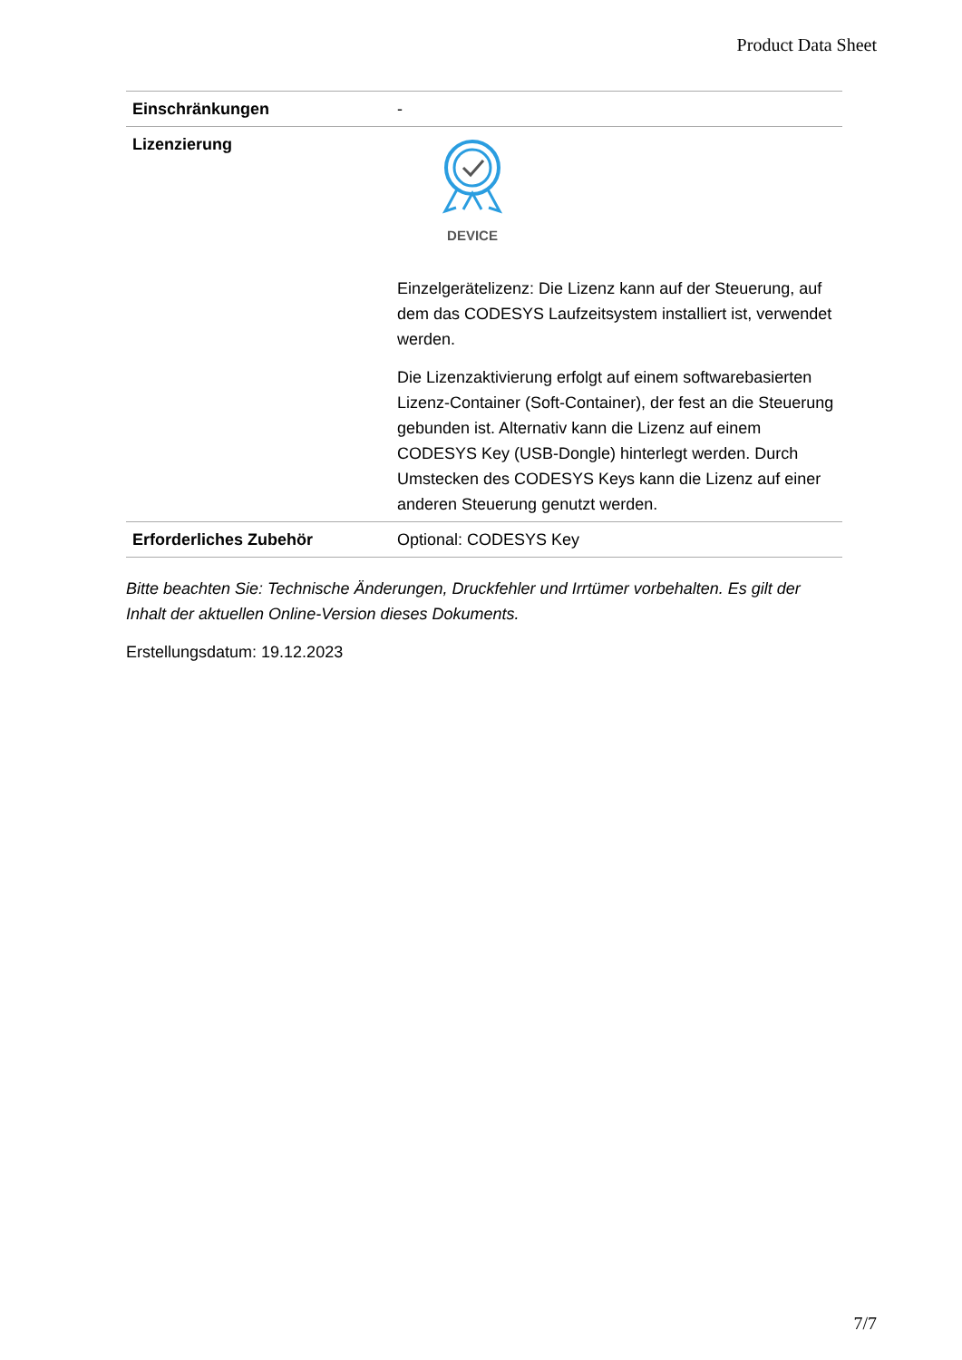Product Data Sheet
| Einschränkungen | - |
| Lizenzierung | DEVICE Einzelgerätelizenz: Die Lizenz kann auf der Steuerung, auf dem das CODESYS Laufzeitsystem installiert ist, verwendet werden. Die Lizenzaktivierung erfolgt auf einem softwarebasierten Lizenz-Container (Soft-Container), der fest an die Steuerung gebunden ist. Alternativ kann die Lizenz auf einem CODESYS Key (USB-Dongle) hinterlegt werden. Durch Umstecken des CODESYS Keys kann die Lizenz auf einer anderen Steuerung genutzt werden. |
| Erforderliches Zubehör | Optional: CODESYS Key |
Bitte beachten Sie: Technische Änderungen, Druckfehler und Irrtümer vorbehalten. Es gilt der Inhalt der aktuellen Online-Version dieses Dokuments.
Erstellungsdatum: 19.12.2023
7/7